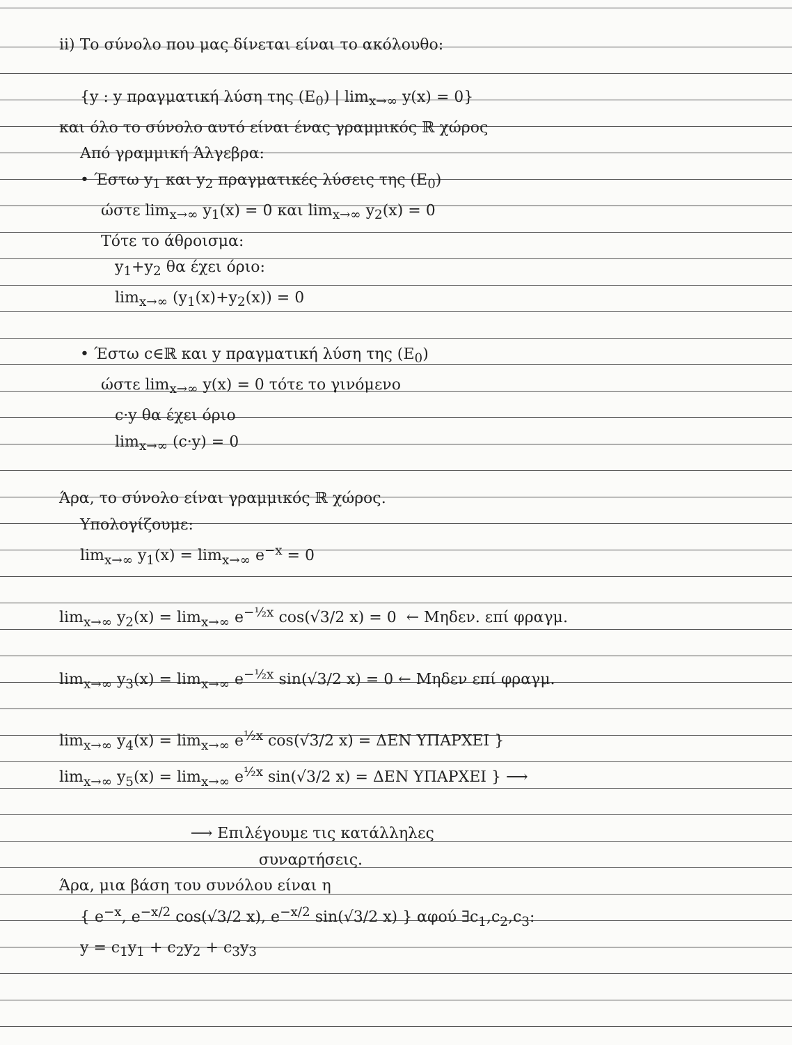ii) Το σύνολο που μας δίνεται είναι το ακόλουθο:
{y : y πραγματική λύση της (E<sub>0</sub>) | lim<sub>x→∞</sub> y(x) = 0}
και όλο το σύνολο αυτό είναι ένας γραμμικός ℝ χώρος
Από γραμμική Άλγεβρα:
• Έστω y<sub>1</sub> και y<sub>2</sub> πραγματικές λύσεις της (E<sub>0</sub>)
ώστε lim<sub>x→∞</sub> y<sub>1</sub>(x) = 0 και lim<sub>x→∞</sub> y<sub>2</sub>(x) = 0
Τότε το άθροισμα:
y<sub>1</sub>+y<sub>2</sub> θα έχει όριο:
lim<sub>x→∞</sub> (y<sub>1</sub>(x)+y<sub>2</sub>(x)) = 0
• Έστω c∈ℝ και y πραγματική λύση της (E<sub>0</sub>)
ώστε lim<sub>x→∞</sub> y(x) = 0 τότε το γινόμενο
c·y θα έχει όριο
lim<sub>x→∞</sub> (c·y) = 0
Άρα, το σύνολο είναι γραμμικός ℝ χώρος.
Υπολογίζουμε:
lim<sub>x→∞</sub> y<sub>1</sub>(x) = lim<sub>x→∞</sub> e<sup>−x</sup> = 0
lim<sub>x→∞</sub> y<sub>2</sub>(x) = lim<sub>x→∞</sub> e<sup>−½x</sup> cos(√3/2 x) = 0 ← Μηδεν. επί φραγμ.
lim<sub>x→∞</sub> y<sub>3</sub>(x) = lim<sub>x→∞</sub> e<sup>−½x</sup> sin(√3/2 x) = 0 ← Μηδεν επί φραγμ.
lim<sub>x→∞</sub> y<sub>4</sub>(x) = lim<sub>x→∞</sub> e<sup>½x</sup> cos(√3/2 x) = ΔΕΝ ΥΠΑΡΧΕΙ }
lim<sub>x→∞</sub> y<sub>5</sub>(x) = lim<sub>x→∞</sub> e<sup>½x</sup> sin(√3/2 x) = ΔΕΝ ΥΠΑΡΧΕΙ } ⟶
⟶ Επιλέγουμε τις κατάλληλες
συναρτήσεις.
Άρα, μια βάση του συνόλου είναι η
{ e<sup>−x</sup>, e<sup>−x/2</sup> cos(√3/2 x), e<sup>−x/2</sup> sin(√3/2 x) } αφού ∃c<sub>1</sub>,c<sub>2</sub>,c<sub>3</sub>:
y = c<sub>1</sub>y<sub>1</sub> + c<sub>2</sub>y<sub>2</sub> + c<sub>3</sub>y<sub>3</sub>